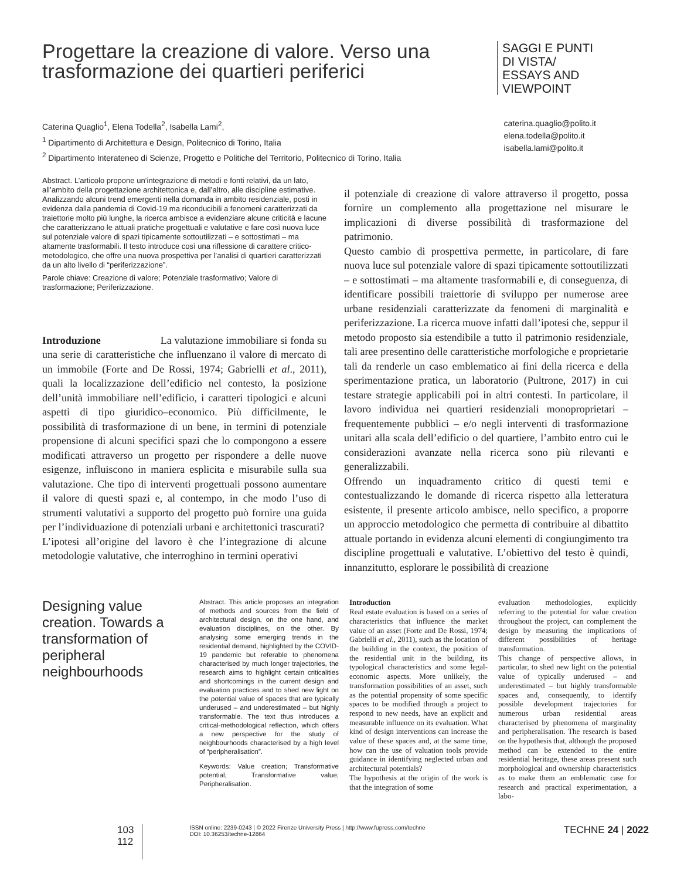Progettare la creazione di valore. Verso una trasformazione dei quartieri periferici
SAGGI E PUNTI DI VISTA/ ESSAYS AND VIEWPOINT
Caterina Quaglio<sup>1</sup>, Elena Todella<sup>2</sup>, Isabella Lami<sup>2</sup>,
<sup>1</sup> Dipartimento di Architettura e Design, Politecnico di Torino, Italia
<sup>2</sup> Dipartimento Interateneo di Scienze, Progetto e Politiche del Territorio, Politecnico di Torino, Italia
caterina.quaglio@polito.it
elena.todella@polito.it
isabella.lami@polito.it
Abstract. L’articolo propone un’integrazione di metodi e fonti relativi, da un lato, all’ambito della progettazione architettonica e, dall’altro, alle discipline estimative. Analizzando alcuni trend emergenti nella domanda in ambito residenziale, posti in evidenza dalla pandemia di Covid-19 ma riconducibili a fenomeni caratterizzati da traiettorie molto più lunghe, la ricerca ambisce a evidenziare alcune criticità e lacune che caratterizzano le attuali pratiche progettuali e valutative e fare così nuova luce sul potenziale valore di spazi tipicamente sottoutilizzati – e sottostimati – ma altamente trasformabili. Il testo introduce così una riflessione di carattere critico-metodologico, che offre una nuova prospettiva per l’analisi di quartieri caratterizzati da un alto livello di “periferizzazione”.
Parole chiave: Creazione di valore; Potenziale trasformativo; Valore di trasformazione; Periferizzazione.
Introduzione La valutazione immobiliare si fonda su una serie di caratteristiche che influenzano il valore di mercato di un immobile (Forte and De Rossi, 1974; Gabrielli et al., 2011), quali la localizzazione dell’edificio nel contesto, la posizione dell’unità immobiliare nell’edificio, i caratteri tipologici e alcuni aspetti di tipo giuridico–economico. Più difficilmente, le possibilità di trasformazione di un bene, in termini di potenziale propensione di alcuni specifici spazi che lo compongono a essere modificati attraverso un progetto per rispondere a delle nuove esigenze, influiscono in maniera esplicita e misurabile sulla sua valutazione. Che tipo di interventi progettuali possono aumentare il valore di questi spazi e, al contempo, in che modo l’uso di strumenti valutativi a supporto del progetto può fornire una guida per l’individuazione di potenziali urbani e architettonici trascurati?
L’ipotesi all’origine del lavoro è che l’integrazione di alcune metodologie valutative, che interroghino in termini operativi
il potenziale di creazione di valore attraverso il progetto, possa fornire un complemento alla progettazione nel misurare le implicazioni di diverse possibilità di trasformazione del patrimonio.
Questo cambio di prospettiva permette, in particolare, di fare nuova luce sul potenziale valore di spazi tipicamente sottoutilizzati – e sottostimati – ma altamente trasformabili e, di conseguenza, di identificare possibili traiettorie di sviluppo per numerose aree urbane residenziali caratterizzate da fenomeni di marginalità e periferizzazione. La ricerca muove infatti dall’ipotesi che, seppur il metodo proposto sia estendibile a tutto il patrimonio residenziale, tali aree presentino delle caratteristiche morfologiche e proprietarie tali da renderle un caso emblematico ai fini della ricerca e della sperimentazione pratica, un laboratorio (Pultrone, 2017) in cui testare strategie applicabili poi in altri contesti. In particolare, il lavoro individua nei quartieri residenziali monoproprietari – frequentemente pubblici – e/o negli interventi di trasformazione unitari alla scala dell’edificio o del quartiere, l’ambito entro cui le considerazioni avanzate nella ricerca sono più rilevanti e generalizzabili.
Offrendo un inquadramento critico di questi temi e contestualizzando le domande di ricerca rispetto alla letteratura esistente, il presente articolo ambisce, nello specifico, a proporre un approccio metodologico che permetta di contribuire al dibattito attuale portando in evidenza alcuni elementi di congiungimento tra discipline progettuali e valutative. L’obiettivo del testo è quindi, innanzitutto, esplorare le possibilità di creazione
Designing value creation. Towards a transformation of peripheral neighbourhoods
Abstract. This article proposes an integration of methods and sources from the field of architectural design, on the one hand, and evaluation disciplines, on the other. By analysing some emerging trends in the residential demand, highlighted by the COVID-19 pandemic but referable to phenomena characterised by much longer trajectories, the research aims to highlight certain criticalities and shortcomings in the current design and evaluation practices and to shed new light on the potential value of spaces that are typically underused – and underestimated – but highly transformable. The text thus introduces a critical-methodological reflection, which offers a new perspective for the study of neighbourhoods characterised by a high level of “peripheralisation”.
Keywords: Value creation; Transformative potential; Transformative value; Peripheralisation.
Introduction
Real estate evaluation is based on a series of characteristics that influence the market value of an asset (Forte and De Rossi, 1974; Gabrielli et al., 2011), such as the location of the building in the context, the position of the residential unit in the building, its typological characteristics and some legal-economic aspects. More unlikely, the transformation possibilities of an asset, such as the potential propensity of some specific spaces to be modified through a project to respond to new needs, have an explicit and measurable influence on its evaluation. What kind of design interventions can increase the value of these spaces and, at the same time, how can the use of valuation tools provide guidance in identifying neglected urban and architectural potentials?
The hypothesis at the origin of the work is that the integration of some
evaluation methodologies, explicitly referring to the potential for value creation throughout the project, can complement the design by measuring the implications of different possibilities of heritage transformation.
This change of perspective allows, in particular, to shed new light on the potential value of typically underused – and underestimated – but highly transformable spaces and, consequently, to identify possible development trajectories for numerous urban residential areas characterised by phenomena of marginality and peripheralisation. The research is based on the hypothesis that, although the proposed method can be extended to the entire residential heritage, these areas present such morphological and ownership characteristics as to make them an emblematic case for research and practical experimentation, a labo-
103
112
ISSN online: 2239-0243 | © 2022 Firenze University Press | http://www.fupress.com/techne
DOI: 10.36253/techne-12864
TECHNE 24 | 2022